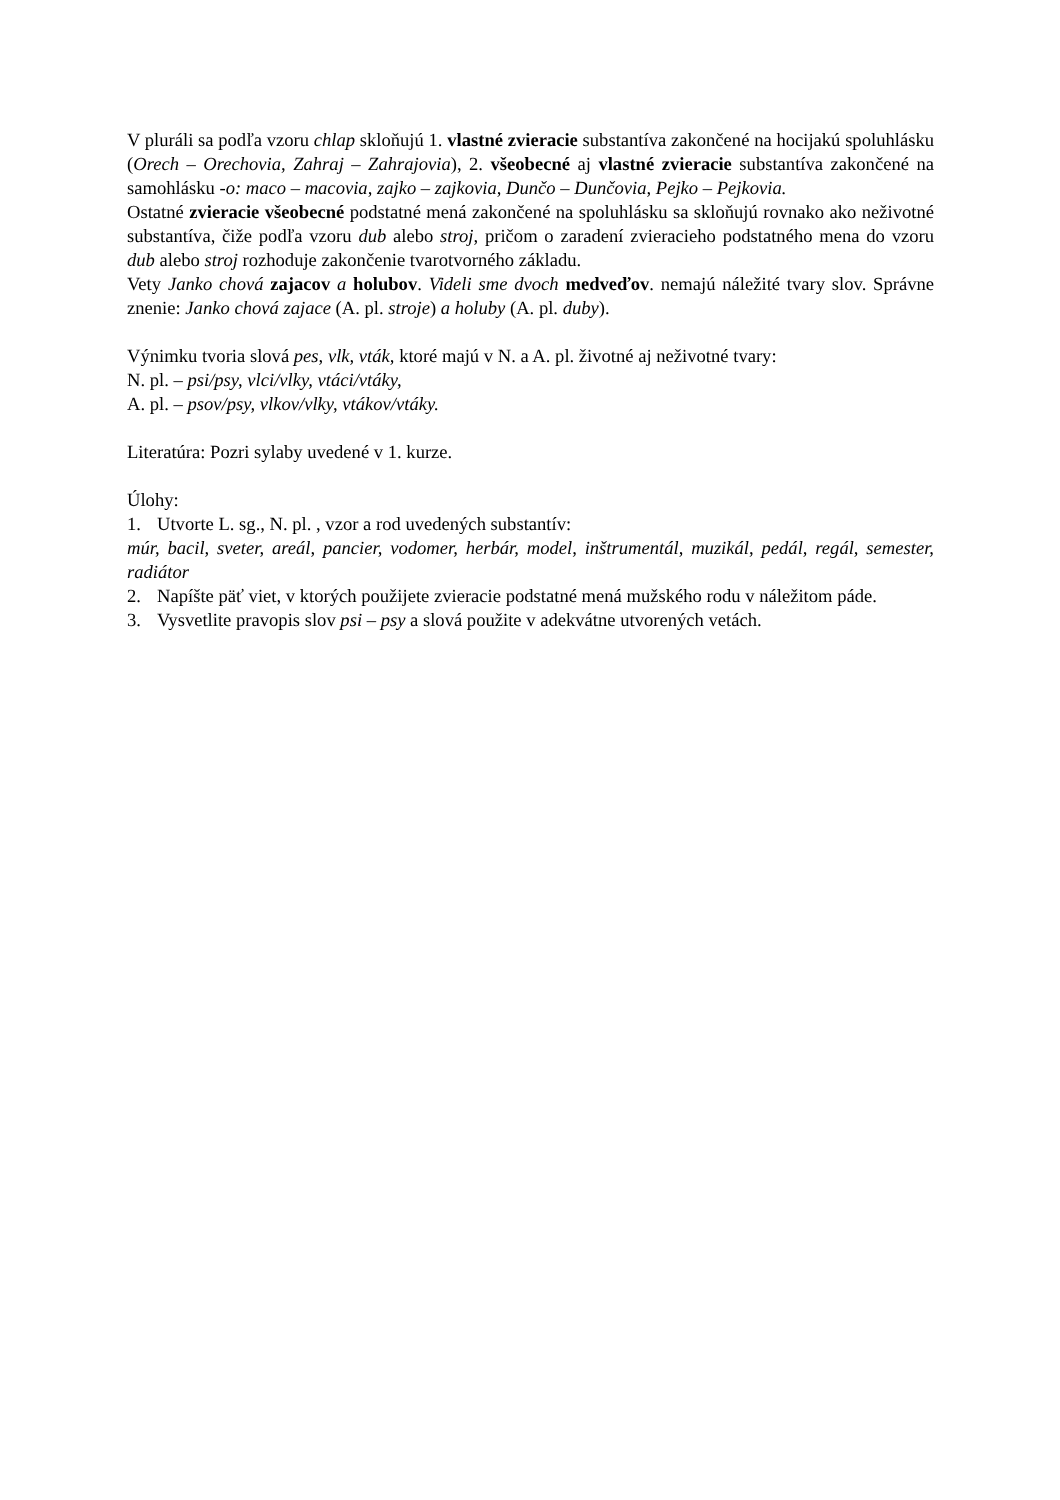V pluráli sa podľa vzoru chlap skloňujú 1. vlastné zvieracie substantíva zakončené na hocijakú spoluhlásku (Orech – Orechovia, Zahraj – Zahrajovia), 2. všeobecné aj vlastné zvieracie substantíva zakončené na samohlásku -o: maco – macovia, zajko – zajkovia, Dunčo – Dunčovia, Pejko – Pejkovia.
Ostatné zvieracie všeobecné podstatné mená zakončené na spoluhlásku sa skloňujú rovnako ako neživotné substantíva, čiže podľa vzoru dub alebo stroj, pričom o zaradení zvieracieho podstatného mena do vzoru dub alebo stroj rozhoduje zakončenie tvarotvorného základu.
Vety Janko chová zajacov a holubov. Videli sme dvoch medveďov. nemajú náležité tvary slov. Správne znenie: Janko chová zajace (A. pl. stroje) a holuby (A. pl. duby).
Výnimku tvoria slová pes, vlk, vták, ktoré majú v N. a A. pl. životné aj neživotné tvary:
N. pl. – psi/psy, vlci/vlky, vtáci/vtáky,
A. pl. – psov/psy, vlkov/vlky, vtákov/vtáky.
Literatúra: Pozri sylaby uvedené v 1. kurze.
Úlohy:
1. Utvorte L. sg., N. pl. , vzor a rod uvedených substantív:
múr, bacil, sveter, areál, pancier, vodomer, herbár, model, inštrumentál, muzikál, pedál, regál, semester, radiátor
2. Napíšte päť viet, v ktorých použijete zvieracie podstatné mená mužského rodu v náležitom páde.
3. Vysvetlite pravopis slov psi – psy a slová použite v adekvátne utvorených vetách.